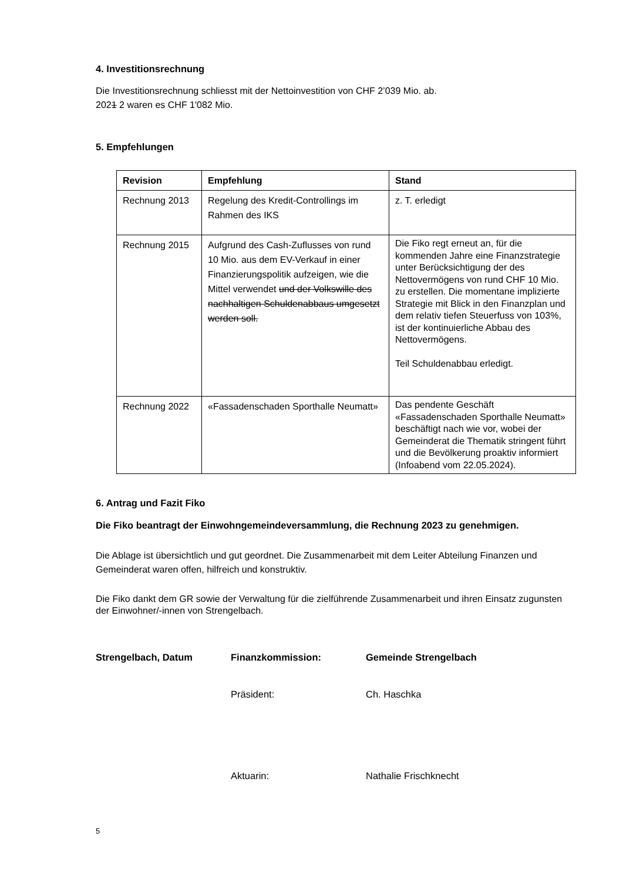4. Investitionsrechnung
Die Investitionsrechnung schliesst mit der Nettoinvestition von CHF 2’039 Mio. ab.
2021 2 waren es CHF 1'082 Mio.
5. Empfehlungen
| Revision | Empfehlung | Stand |
| --- | --- | --- |
| Rechnung 2013 | Regelung des Kredit-Controllings im Rahmen des IKS | z. T. erledigt |
| Rechnung 2015 | Aufgrund des Cash-Zuflusses von rund 10 Mio. aus dem EV-Verkauf in einer Finanzierungspolitik aufzeigen, wie die Mittel verwendet und der Volkswille des nachhaltigen Schuldenabbaus umgesetzt werden soll. | Die Fiko regt erneut an, für die kommenden Jahre eine Finanzstrategie unter Berücksichtigung der des Nettovermögens von rund CHF 10 Mio. zu erstellen. Die momentane implizierte Strategie mit Blick in den Finanzplan und dem relativ tiefen Steuerfuss von 103%, ist der kontinuierliche Abbau des Nettovermögens. Teil Schuldenabbau erledigt. |
| Rechnung 2022 | «Fassadenschaden Sporthalle Neumatt» | Das pendente Geschäft «Fassadenschaden Sporthalle Neumatt» beschäftigt nach wie vor, wobei der Gemeinderat die Thematik stringent führt und die Bevölkerung proaktiv informiert (Infoabend vom 22.05.2024). |
6. Antrag und Fazit Fiko
Die Fiko beantragt der Einwohngemeindeversammlung, die Rechnung 2023 zu genehmigen.
Die Ablage ist übersichtlich und gut geordnet. Die Zusammenarbeit mit dem Leiter Abteilung Finanzen und Gemeinderat waren offen, hilfreich und konstruktiv.
Die Fiko dankt dem GR sowie der Verwaltung für die zielführende Zusammenarbeit und ihren Einsatz zugunsten der Einwohner/-innen von Strengelbach.
Strengelbach, Datum Finanzkommission: Gemeinde Strengelbach
Präsident: Ch. Haschka
Aktuarin: Nathalie Frischknecht
5